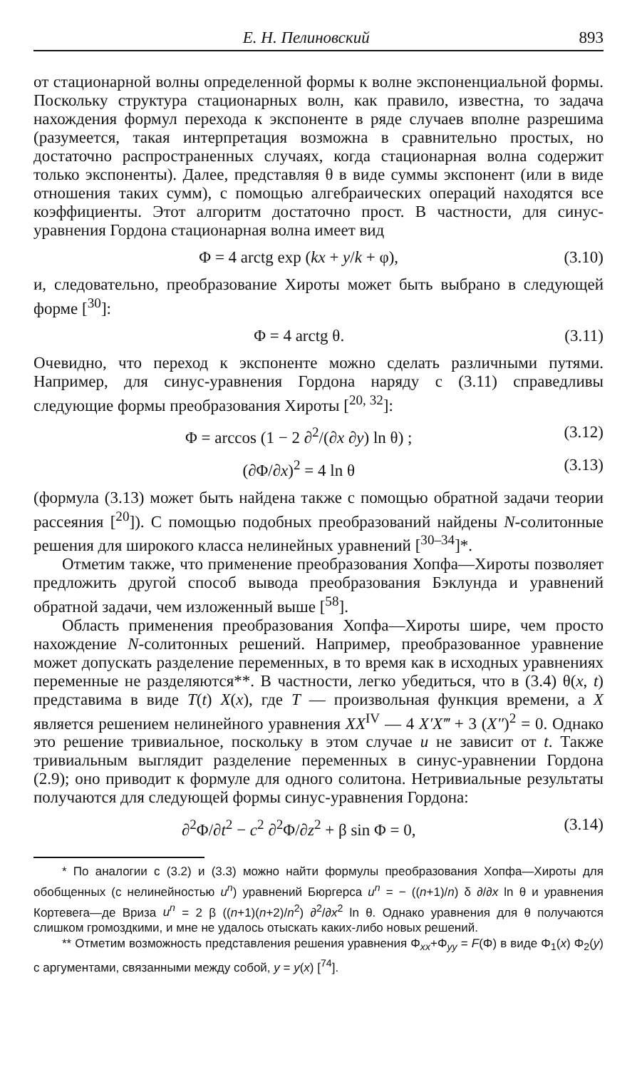Е. Н. Пелиновский 893
от стационарной волны определенной формы к волне экспоненциальной формы. Поскольку структура стационарных волн, как правило, известна, то задача нахождения формул перехода к экспоненте в ряде случаев вполне разрешима (разумеется, такая интерпретация возможна в сравнительно простых, но достаточно распространенных случаях, когда стационарная волна содержит только экспоненты). Далее, представляя θ в виде суммы экспонент (или в виде отношения таких сумм), с помощью алгебраических операций находятся все коэффициенты. Этот алгоритм достаточно прост. В частности, для синус-уравнения Гордона стационарная волна имеет вид
Φ = 4 arctg exp (kx + y/k + φ), (3.10)
и, следовательно, преобразование Хироты может быть выбрано в следующей форме [<sup>30</sup>]:
Φ = 4 arctg θ. (3.11)
Очевидно, что переход к экспоненте можно сделать различными путями. Например, для синус-уравнения Гордона наряду с (3.11) справедливы следующие формы преобразования Хироты [<sup>20, 32</sup>]:
Φ = arccos (1 − 2 ∂<sup>2</sup>/(∂x ∂y) ln θ) ; (3.12)
(∂Φ/∂x)<sup>2</sup> = 4 ln θ (3.13)
(формула (3.13) может быть найдена также с помощью обратной задачи теории рассеяния [<sup>20</sup>]). С помощью подобных преобразований найдены N-солитонные решения для широкого класса нелинейных уравнений [<sup>30–34</sup>]*.
Отметим также, что применение преобразования Хопфа—Хироты позволяет предложить другой способ вывода преобразования Бэклунда и уравнений обратной задачи, чем изложенный выше [<sup>58</sup>].
Область применения преобразования Хопфа—Хироты шире, чем просто нахождение N-солитонных решений. Например, преобразованное уравнение может допускать разделение переменных, в то время как в исходных уравнениях переменные не разделяются**. В частности, легко убедиться, что в (3.4) θ(x, t) представима в виде T(t) X(x), где T — произвольная функция времени, а X является решением нелинейного уравнения XX<sup>IV</sup> — 4 X′X‴ + 3 (X″)<sup>2</sup> = 0. Однако это решение тривиальное, поскольку в этом случае u не зависит от t. Также тривиальным выглядит разделение переменных в синус-уравнении Гордона (2.9); оно приводит к формуле для одного солитона. Нетривиальные результаты получаются для следующей формы синус-уравнения Гордона:
∂<sup>2</sup>Φ/∂t<sup>2</sup> − c<sup>2</sup> ∂<sup>2</sup>Φ/∂z<sup>2</sup> + β sin Φ = 0, (3.14)
* По аналогии с (3.2) и (3.3) можно найти формулы преобразования Хопфа—Хироты для обобщенных (с нелинейностью u<sup>n</sup>) уравнений Бюргерса u<sup>n</sup> = − ((n+1)/n) δ ∂/∂x ln θ и уравнения Кортевега—де Вриза u<sup>n</sup> = 2 β ((n+1)(n+2)/n<sup>2</sup>) ∂<sup>2</sup>/∂x<sup>2</sup> ln θ. Однако уравнения для θ получаются слишком громоздкими, и мне не удалось отыскать каких-либо новых решений.
** Отметим возможность представления решения уравнения Φ<sub>xx</sub>+Φ<sub>yy</sub> = F(Φ) в виде Φ<sub>1</sub>(x) Φ<sub>2</sub>(y) с аргументами, связанными между собой, y = y(x) [<sup>74</sup>].